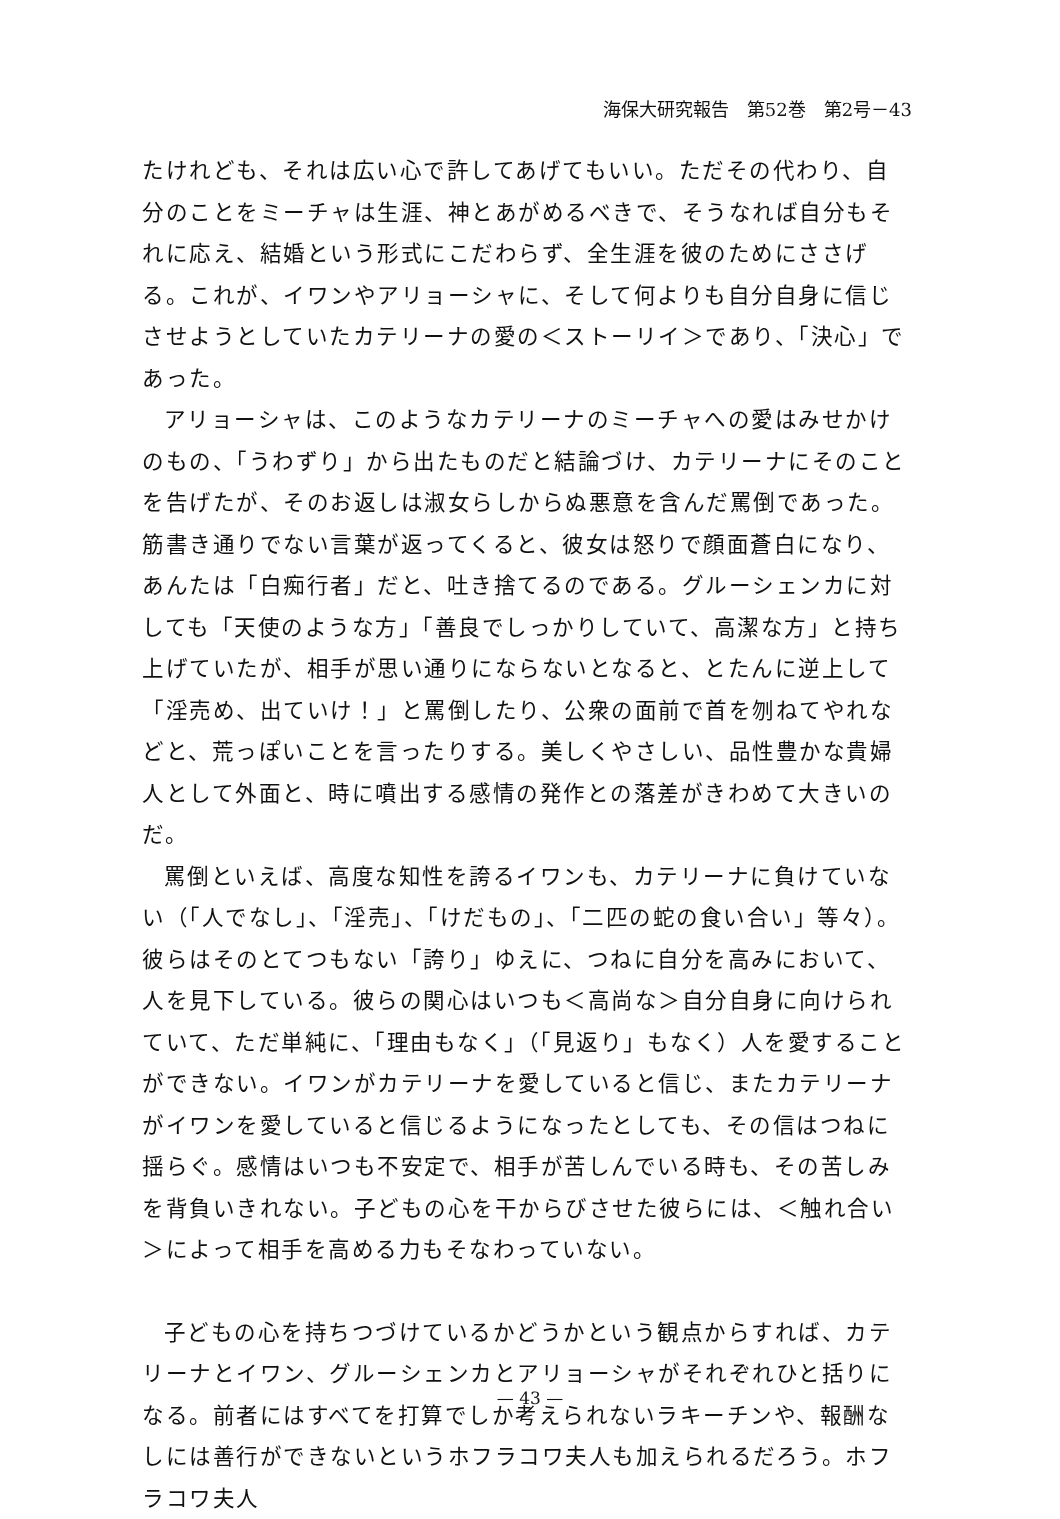海保大研究報告　第52巻　第2号－43
たけれども、それは広い心で許してあげてもいい。ただその代わり、自分のことをミーチャは生涯、神とあがめるべきで、そうなれば自分もそれに応え、結婚という形式にこだわらず、全生涯を彼のためにささげる。これが、イワンやアリョーシャに、そして何よりも自分自身に信じさせようとしていたカテリーナの愛の＜ストーリイ＞であり、「決心」であった。
アリョーシャは、このようなカテリーナのミーチャへの愛はみせかけのもの、「うわずり」から出たものだと結論づけ、カテリーナにそのことを告げたが、そのお返しは淑女らしからぬ悪意を含んだ罵倒であった。筋書き通りでない言葉が返ってくると、彼女は怒りで顔面蒼白になり、あんたは「白痴行者」だと、吐き捨てるのである。グルーシェンカに対しても「天使のような方」「善良でしっかりしていて、高潔な方」と持ち上げていたが、相手が思い通りにならないとなると、とたんに逆上して「淫売め、出ていけ！」と罵倒したり、公衆の面前で首を刎ねてやれなどと、荒っぽいことを言ったりする。美しくやさしい、品性豊かな貴婦人として外面と、時に噴出する感情の発作との落差がきわめて大きいのだ。
罵倒といえば、高度な知性を誇るイワンも、カテリーナに負けていない（「人でなし」、「淫売」、「けだもの」、「二匹の蛇の食い合い」等々）。彼らはそのとてつもない「誇り」ゆえに、つねに自分を高みにおいて、人を見下している。彼らの関心はいつも＜高尚な＞自分自身に向けられていて、ただ単純に、「理由もなく」（「見返り」もなく）人を愛することができない。イワンがカテリーナを愛していると信じ、またカテリーナがイワンを愛していると信じるようになったとしても、その信はつねに揺らぐ。感情はいつも不安定で、相手が苦しんでいる時も、その苦しみを背負いきれない。子どもの心を干からびさせた彼らには、＜触れ合い＞によって相手を高める力もそなわっていない。
子どもの心を持ちつづけているかどうかという観点からすれば、カテリーナとイワン、グルーシェンカとアリョーシャがそれぞれひと括りになる。前者にはすべてを打算でしか考えられないラキーチンや、報酬なしには善行ができないというホフラコワ夫人も加えられるだろう。ホフラコワ夫人
— 43 —